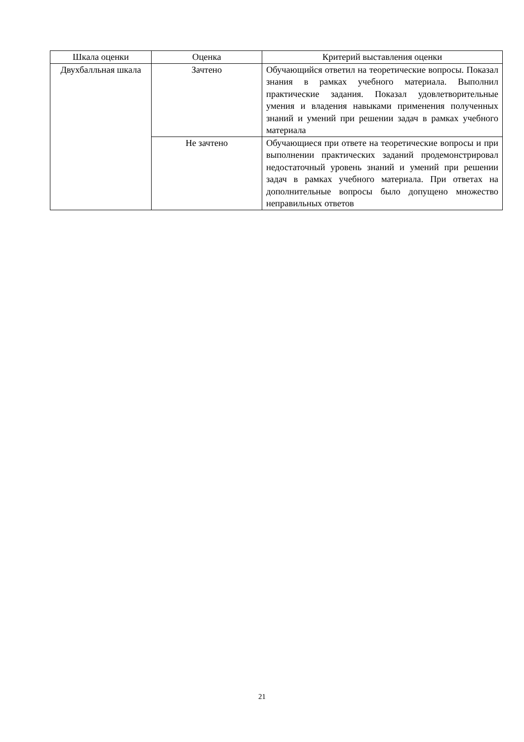| Шкала оценки | Оценка | Критерий выставления оценки |
| --- | --- | --- |
| Двухбалльная шкала | Зачтено | Обучающийся ответил на теоретические вопросы. Показал знания в рамках учебного материала. Выполнил практические задания. Показал удовлетворительные умения и владения навыками применения полученных знаний и умений при решении задач в рамках учебного материала |
| | Не зачтено | Обучающиеся при ответе на теоретические вопросы и при выполнении практических заданий продемонстрировал недостаточный уровень знаний и умений при решении задач в рамках учебного материала. При ответах на дополнительные вопросы было допущено множество неправильных ответов |
21